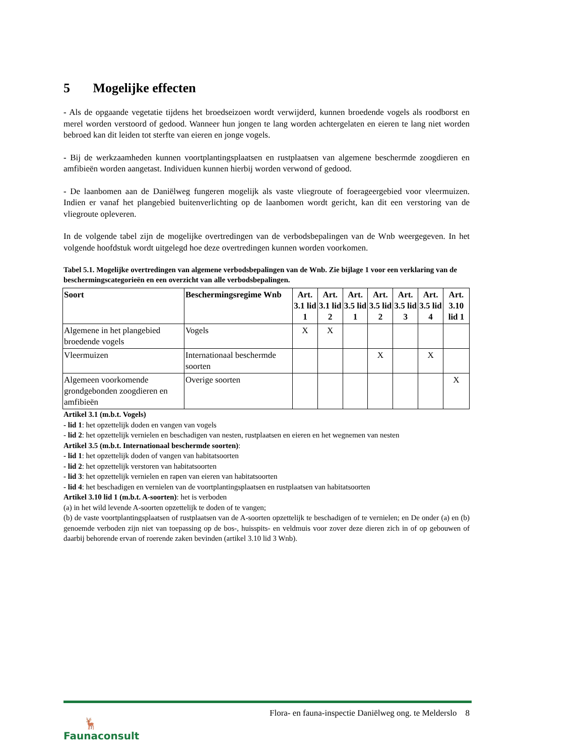5 Mogelijke effecten
- Als de opgaande vegetatie tijdens het broedseizoen wordt verwijderd, kunnen broedende vogels als roodborst en merel worden verstoord of gedood. Wanneer hun jongen te lang worden achtergelaten en eieren te lang niet worden bebroed kan dit leiden tot sterfte van eieren en jonge vogels.
- Bij de werkzaamheden kunnen voortplantingsplaatsen en rustplaatsen van algemene beschermde zoogdieren en amfibieën worden aangetast. Individuen kunnen hierbij worden verwond of gedood.
- De laanbomen aan de Daniëlweg fungeren mogelijk als vaste vliegroute of foerageergebied voor vleermuizen. Indien er vanaf het plangebied buitenverlichting op de laanbomen wordt gericht, kan dit een verstoring van de vliegroute opleveren.
In de volgende tabel zijn de mogelijke overtredingen van de verbodsbepalingen van de Wnb weergegeven. In het volgende hoofdstuk wordt uitgelegd hoe deze overtredingen kunnen worden voorkomen.
Tabel 5.1. Mogelijke overtredingen van algemene verbodsbepalingen van de Wnb. Zie bijlage 1 voor een verklaring van de beschermingscategorieën en een overzicht van alle verbodsbepalingen.
| Soort | Beschermingsregime Wnb | Art. 3.1 lid 1 | Art. 3.1 lid 2 | Art. 3.5 lid 1 | Art. 3.5 lid 2 | Art. 3.5 lid 3 | Art. 3.5 lid 4 | Art. 3.10 lid 1 |
| --- | --- | --- | --- | --- | --- | --- | --- | --- |
| Algemene in het plangebied broedende vogels | Vogels | X | X | | | | | |
| Vleermuizen | Internationaal beschermde soorten | | | | X | | X | |
| Algemeen voorkomende grondgebonden zoogdieren en amfibieën | Overige soorten | | | | | | | X |
Artikel 3.1 (m.b.t. Vogels)
- lid 1: het opzettelijk doden en vangen van vogels
- lid 2: het opzettelijk vernielen en beschadigen van nesten, rustplaatsen en eieren en het wegnemen van nesten
Artikel 3.5 (m.b.t. Internationaal beschermde soorten):
- lid 1: het opzettelijk doden of vangen van habitatsoorten
- lid 2: het opzettelijk verstoren van habitatsoorten
- lid 3: het opzettelijk vernielen en rapen van eieren van habitatsoorten
- lid 4: het beschadigen en vernielen van de voortplantingsplaatsen en rustplaatsen van habitatsoorten
Artikel 3.10 lid 1 (m.b.t. A-soorten): het is verboden
(a) in het wild levende A-soorten opzettelijk te doden of te vangen;
(b) de vaste voortplantingsplaatsen of rustplaatsen van de A-soorten opzettelijk te beschadigen of te vernielen; en De onder (a) en (b) genoemde verboden zijn niet van toepassing op de bos-, huisspits- en veldmuis voor zover deze dieren zich in of op gebouwen of daarbij behorende ervan of roerende zaken bevinden (artikel 3.10 lid 3 Wnb).
🦌
Faunaconsult
Flora- en fauna-inspectie Daniëlweg ong. te Melderslo 8